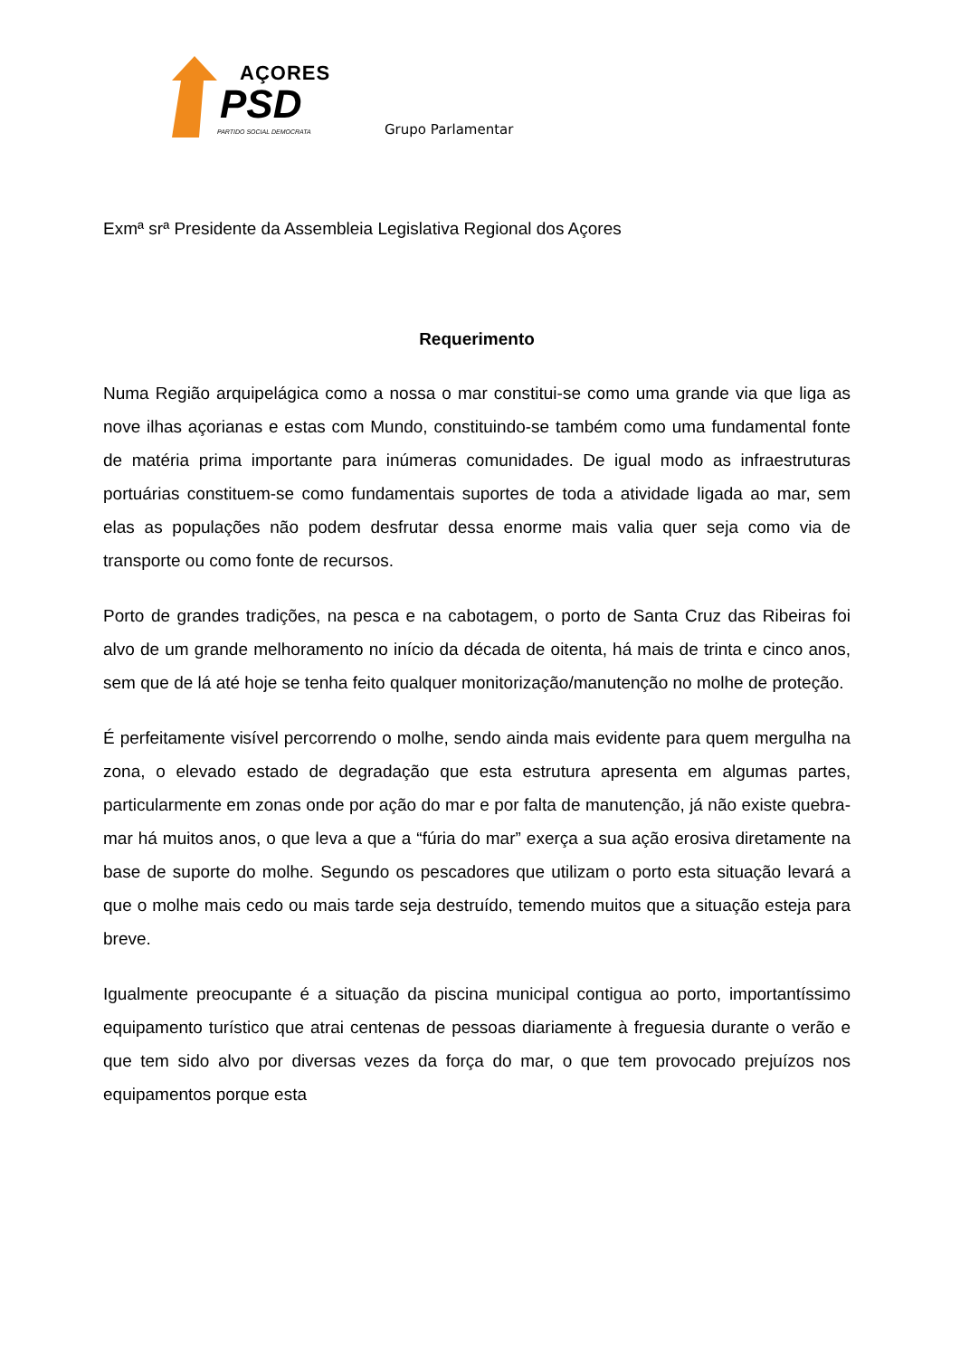AÇORES
PSD
PARTIDO SOCIAL DEMOCRATA
Grupo Parlamentar
Exmª srª Presidente da Assembleia Legislativa Regional dos Açores
Requerimento
Numa Região arquipelágica como a nossa o mar constitui-se como uma grande via que liga as nove ilhas açorianas e estas com Mundo, constituindo-se também como uma fundamental fonte de matéria prima importante para inúmeras comunidades. De igual modo as infraestruturas portuárias constituem-se como fundamentais suportes de toda a atividade ligada ao mar, sem elas as populações não podem desfrutar dessa enorme mais valia quer seja como via de transporte ou como fonte de recursos.
Porto de grandes tradições, na pesca e na cabotagem, o porto de Santa Cruz das Ribeiras foi alvo de um grande melhoramento no início da década de oitenta, há mais de trinta e cinco anos, sem que de lá até hoje se tenha feito qualquer monitorização/manutenção no molhe de proteção.
É perfeitamente visível percorrendo o molhe, sendo ainda mais evidente para quem mergulha na zona, o elevado estado de degradação que esta estrutura apresenta em algumas partes, particularmente em zonas onde por ação do mar e por falta de manutenção, já não existe quebra-mar há muitos anos, o que leva a que a “fúria do mar” exerça a sua ação erosiva diretamente na base de suporte do molhe. Segundo os pescadores que utilizam o porto esta situação levará a que o molhe mais cedo ou mais tarde seja destruído, temendo muitos que a situação esteja para breve.
Igualmente preocupante é a situação da piscina municipal contigua ao porto, importantíssimo equipamento turístico que atrai centenas de pessoas diariamente à freguesia durante o verão e que tem sido alvo por diversas vezes da força do mar, o que tem provocado prejuízos nos equipamentos porque esta